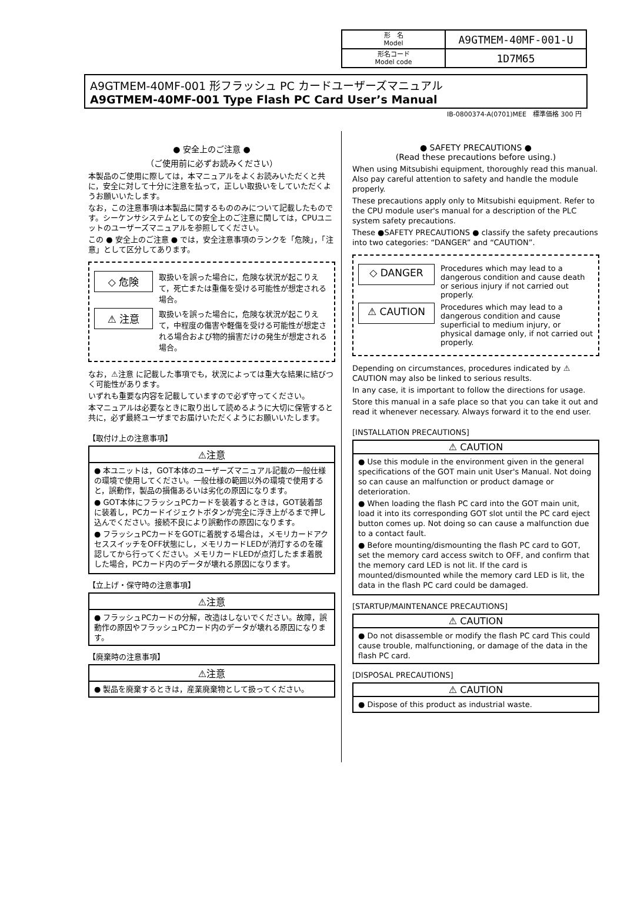| 形 名 Model | A9GTMEM-40MF-001-U |
| 形名コード Model code | 1D7M65 |
A9GTMEM-40MF-001 形フラッシュ PC カードユーザーズマニュアル
A9GTMEM-40MF-001 Type Flash PC Card User’s Manual
IB-0800374-A(0701)MEE　標準価格 300 円
● 安全上のご注意 ●
（ご使用前に必ずお読みください）
本製品のご使用に際しては，本マニュアルをよくお読みいただくと共に，安全に対して十分に注意を払って，正しい取扱いをしていただくようお願いいたします。
なお，この注意事項は本製品に関するもののみについて記載したものです。シーケンサシステムとしての安全上のご注意に関しては，CPUユニットのユーザーズマニュアルを参照してください。
この ● 安全上のご注意 ● では，安全注意事項のランクを「危険」，「注意」として区分してあります。
◇ 危険
取扱いを誤った場合に，危険な状況が起こりえて，死亡または重傷を受ける可能性が想定される場合。
⚠ 注意
取扱いを誤った場合に，危険な状況が起こりえて，中程度の傷害や軽傷を受ける可能性が想定される場合および物的損害だけの発生が想定される場合。
なお，⚠注意 に記載した事項でも，状況によっては重大な結果に結びつく可能性があります。
いずれも重要な内容を記載していますので必ず守ってください。
本マニュアルは必要なときに取り出して読めるように大切に保管すると共に，必ず最終ユーザまでお届けいただくようにお願いいたします。
【取付け上の注意事項】
| ⚠注意 |
| --- |
| ● 本ユニットは，GOT本体のユーザーズマニュアル記載の一般仕様の環境で使用してください。一般仕様の範囲以外の環境で使用すると，誤動作，製品の損傷あるいは劣化の原因になります。 ● GOT本体にフラッシュPCカードを装着するときは，GOT装着部に装着し，PCカードイジェクトボタンが完全に浮き上がるまで押し込んでください。接続不良により誤動作の原因になります。 ● フラッシュPCカードをGOTに着脱する場合は，メモリカードアクセススイッチをOFF状態にし，メモリカードLEDが消灯するのを確認してから行ってください。メモリカードLEDが点灯したまま着脱した場合，PCカード内のデータが壊れる原因になります。 |
【立上げ・保守時の注意事項】
| ⚠注意 |
| --- |
| ● フラッシュPCカードの分解，改造はしないでください。故障，誤動作の原因やフラッシュPCカード内のデータが壊れる原因になります。 |
【廃棄時の注意事項】
| ⚠注意 |
| --- |
| ● 製品を廃棄するときは，産業廃棄物として扱ってください。 |
● SAFETY PRECAUTIONS ●
(Read these precautions before using.)
When using Mitsubishi equipment, thoroughly read this manual. Also pay careful attention to safety and handle the module properly.
These precautions apply only to Mitsubishi equipment. Refer to the CPU module user's manual for a description of the PLC system safety precautions.
These ●SAFETY PRECAUTIONS ● classify the safety precautions into two categories: “DANGER” and “CAUTION”.
◇ DANGER
Procedures which may lead to a dangerous condition and cause death or serious injury if not carried out properly.
⚠ CAUTION
Procedures which may lead to a dangerous condition and cause superficial to medium injury, or physical damage only, if not carried out properly.
Depending on circumstances, procedures indicated by ⚠ CAUTION may also be linked to serious results.
In any case, it is important to follow the directions for usage.
Store this manual in a safe place so that you can take it out and read it whenever necessary. Always forward it to the end user.
[INSTALLATION PRECAUTIONS]
| ⚠ CAUTION |
| --- |
| ● Use this module in the environment given in the general specifications of the GOT main unit User's Manual. Not doing so can cause an malfunction or product damage or deterioration. ● When loading the flash PC card into the GOT main unit, load it into its corresponding GOT slot until the PC card eject button comes up. Not doing so can cause a malfunction due to a contact fault. ● Before mounting/dismounting the flash PC card to GOT, set the memory card access switch to OFF, and confirm that the memory card LED is not lit. If the card is mounted/dismounted while the memory card LED is lit, the data in the flash PC card could be damaged. |
[STARTUP/MAINTENANCE PRECAUTIONS]
| ⚠ CAUTION |
| --- |
| ● Do not disassemble or modify the flash PC card This could cause trouble, malfunctioning, or damage of the data in the flash PC card. |
[DISPOSAL PRECAUTIONS]
| ⚠ CAUTION |
| --- |
| ● Dispose of this product as industrial waste. |